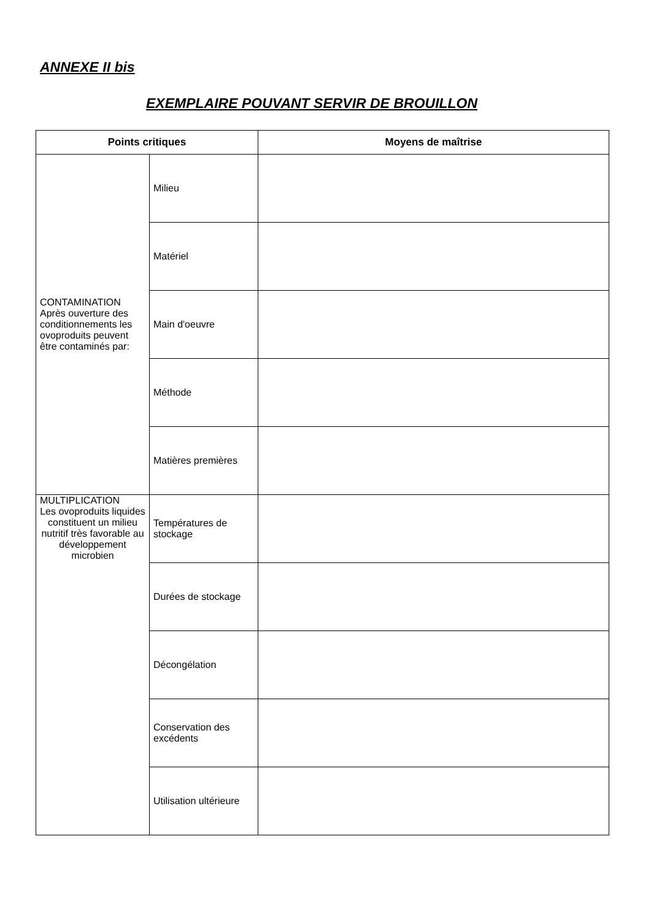ANNEXE II bis
EXEMPLAIRE POUVANT SERVIR DE BROUILLON
| Points critiques | | Moyens de maîtrise |
| --- | --- | --- |
| CONTAMINATION Après ouverture des conditionnements les ovoproduits peuvent être contaminés par: | Milieu | |
| | Matériel | |
| | Main d'oeuvre | |
| | Méthode | |
| | Matières premières | |
| MULTIPLICATION Les ovoproduits liquides constituent un milieu nutritif très favorable au développement microbien | Températures de stockage | |
| | Durées de stockage | |
| | Décongélation | |
| | Conservation des excédents | |
| | Utilisation ultérieure | |